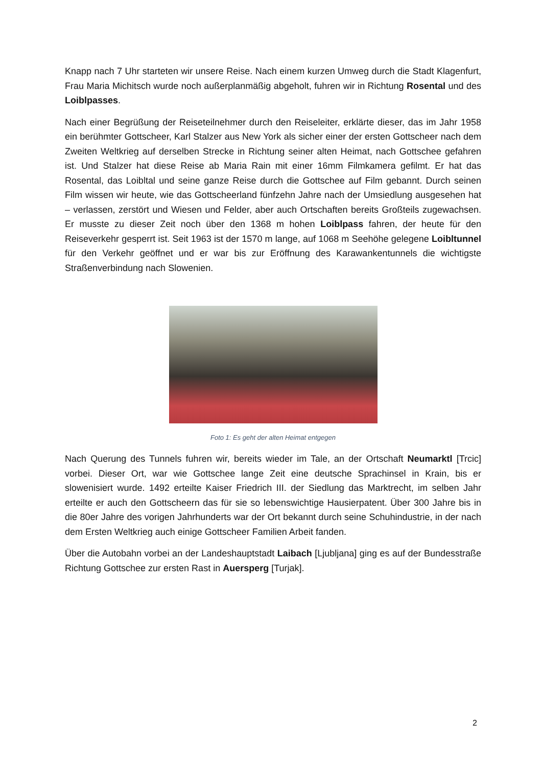Knapp nach 7 Uhr starteten wir unsere Reise. Nach einem kurzen Umweg durch die Stadt Klagenfurt, Frau Maria Michitsch wurde noch außerplanmäßig abgeholt, fuhren wir in Richtung Rosental und des Loiblpasses.
Nach einer Begrüßung der Reiseteilnehmer durch den Reiseleiter, erklärte dieser, das im Jahr 1958 ein berühmter Gottscheer, Karl Stalzer aus New York als sicher einer der ersten Gottscheer nach dem Zweiten Weltkrieg auf derselben Strecke in Richtung seiner alten Heimat, nach Gottschee gefahren ist. Und Stalzer hat diese Reise ab Maria Rain mit einer 16mm Filmkamera gefilmt. Er hat das Rosental, das Loibltal und seine ganze Reise durch die Gottschee auf Film gebannt. Durch seinen Film wissen wir heute, wie das Gottscheerland fünfzehn Jahre nach der Umsiedlung ausgesehen hat – verlassen, zerstört und Wiesen und Felder, aber auch Ortschaften bereits Großteils zugewachsen. Er musste zu dieser Zeit noch über den 1368 m hohen Loiblpass fahren, der heute für den Reiseverkehr gesperrt ist. Seit 1963 ist der 1570 m lange, auf 1068 m Seehöhe gelegene Loibltunnel für den Verkehr geöffnet und er war bis zur Eröffnung des Karawankentunnels die wichtigste Straßenverbindung nach Slowenien.
Foto 1: Es geht der alten Heimat entgegen
Nach Querung des Tunnels fuhren wir, bereits wieder im Tale, an der Ortschaft Neumarktl [Trcic] vorbei. Dieser Ort, war wie Gottschee lange Zeit eine deutsche Sprachinsel in Krain, bis er slowenisiert wurde. 1492 erteilte Kaiser Friedrich III. der Siedlung das Marktrecht, im selben Jahr erteilte er auch den Gottscheern das für sie so lebenswichtige Hausierpatent. Über 300 Jahre bis in die 80er Jahre des vorigen Jahrhunderts war der Ort bekannt durch seine Schuhindustrie, in der nach dem Ersten Weltkrieg auch einige Gottscheer Familien Arbeit fanden.
Über die Autobahn vorbei an der Landeshauptstadt Laibach [Ljubljana] ging es auf der Bundesstraße Richtung Gottschee zur ersten Rast in Auersperg [Turjak].
2